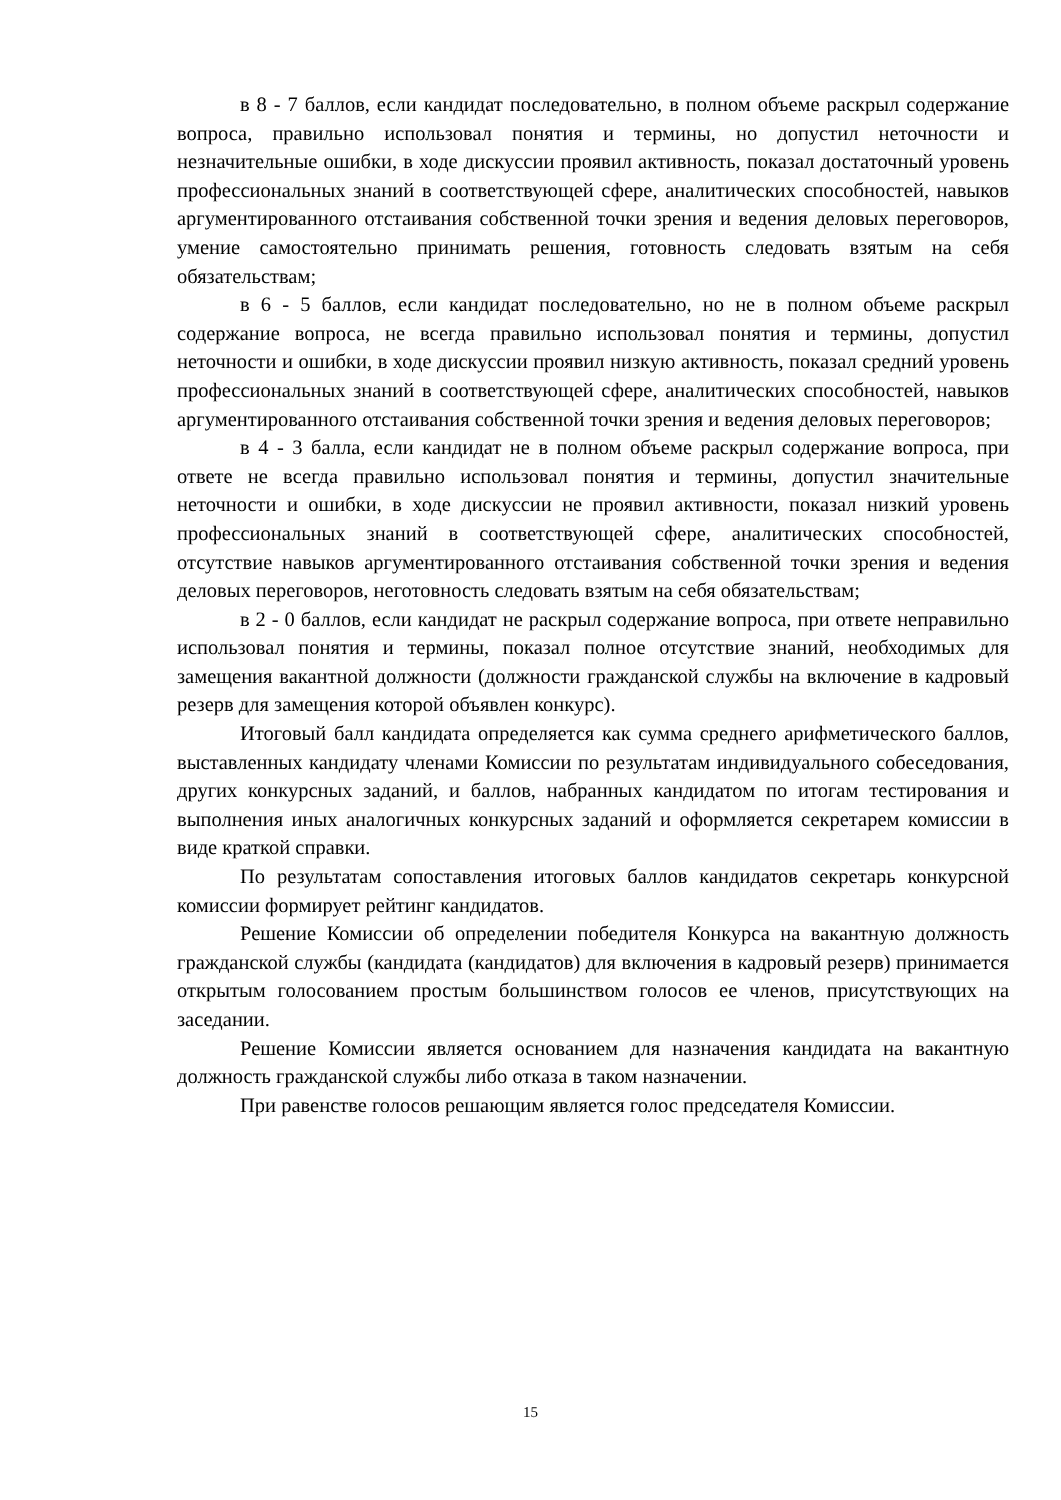в 8 - 7 баллов, если кандидат последовательно, в полном объеме раскрыл содержание вопроса, правильно использовал понятия и термины, но допустил неточности и незначительные ошибки, в ходе дискуссии проявил активность, показал достаточный уровень профессиональных знаний в соответствующей сфере, аналитических способностей, навыков аргументированного отстаивания собственной точки зрения и ведения деловых переговоров, умение самостоятельно принимать решения, готовность следовать взятым на себя обязательствам;
в 6 - 5 баллов, если кандидат последовательно, но не в полном объеме раскрыл содержание вопроса, не всегда правильно использовал понятия и термины, допустил неточности и ошибки, в ходе дискуссии проявил низкую активность, показал средний уровень профессиональных знаний в соответствующей сфере, аналитических способностей, навыков аргументированного отстаивания собственной точки зрения и ведения деловых переговоров;
в 4 - 3 балла, если кандидат не в полном объеме раскрыл содержание вопроса, при ответе не всегда правильно использовал понятия и термины, допустил значительные неточности и ошибки, в ходе дискуссии не проявил активности, показал низкий уровень профессиональных знаний в соответствующей сфере, аналитических способностей, отсутствие навыков аргументированного отстаивания собственной точки зрения и ведения деловых переговоров, неготовность следовать взятым на себя обязательствам;
в 2 - 0 баллов, если кандидат не раскрыл содержание вопроса, при ответе неправильно использовал понятия и термины, показал полное отсутствие знаний, необходимых для замещения вакантной должности (должности гражданской службы на включение в кадровый резерв для замещения которой объявлен конкурс).
Итоговый балл кандидата определяется как сумма среднего арифметического баллов, выставленных кандидату членами Комиссии по результатам индивидуального собеседования, других конкурсных заданий, и баллов, набранных кандидатом по итогам тестирования и выполнения иных аналогичных конкурсных заданий и оформляется секретарем комиссии в виде краткой справки.
По результатам сопоставления итоговых баллов кандидатов секретарь конкурсной комиссии формирует рейтинг кандидатов.
Решение Комиссии об определении победителя Конкурса на вакантную должность гражданской службы (кандидата (кандидатов) для включения в кадровый резерв) принимается открытым голосованием простым большинством голосов ее членов, присутствующих на заседании.
Решение Комиссии является основанием для назначения кандидата на вакантную должность гражданской службы либо отказа в таком назначении.
При равенстве голосов решающим является голос председателя Комиссии.
15